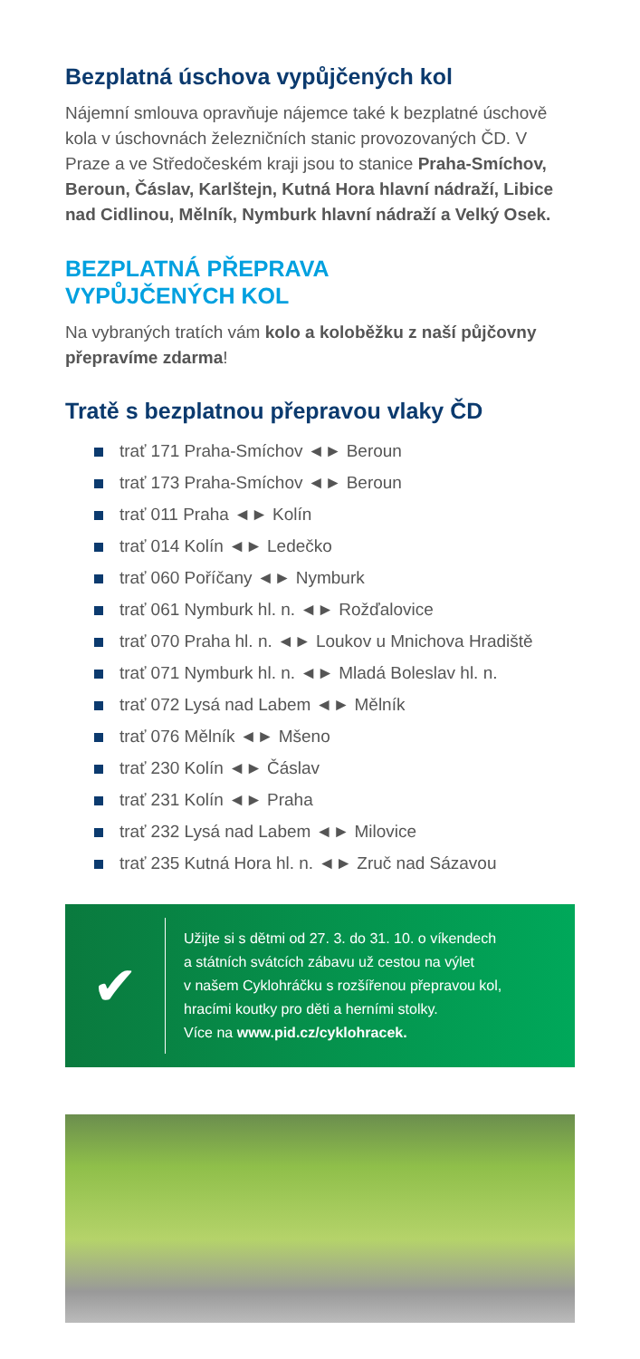Bezplatná úschova vypůjčených kol
Nájemní smlouva opravňuje nájemce také k bezplatné úschově kola v úschovnách železničních stanic provozovaných ČD. V Praze a ve Středočeském kraji jsou to stanice Praha-Smíchov, Beroun, Čáslav, Karlštejn, Kutná Hora hlavní nádraží, Libice nad Cidlinou, Mělník, Nymburk hlavní nádraží a Velký Osek.
BEZPLATNÁ PŘEPRAVA
VYPŮJČENÝCH KOL
Na vybraných tratích vám kolo a koloběžku z naší půjčovny přepravíme zdarma!
Tratě s bezplatnou přepravou vlaky ČD
trať 171 Praha-Smíchov ◄► Beroun
trať 173 Praha-Smíchov ◄► Beroun
trať 011 Praha ◄► Kolín
trať 014 Kolín ◄► Ledečko
trať 060 Poříčany ◄► Nymburk
trať 061 Nymburk hl. n. ◄► Rožďalovice
trať 070 Praha hl. n. ◄► Loukov u Mnichova Hradiště
trať 071 Nymburk hl. n. ◄► Mladá Boleslav hl. n.
trať 072 Lysá nad Labem ◄► Mělník
trať 076 Mělník ◄► Mšeno
trať 230 Kolín ◄► Čáslav
trať 231 Kolín ◄► Praha
trať 232 Lysá nad Labem ◄► Milovice
trať 235 Kutná Hora hl. n. ◄► Zruč nad Sázavou
✔
Užijte si s dětmi od 27. 3. do 31. 10. o víkendech
a státních svátcích zábavu už cestou na výlet
v našem Cyklohráčku s rozšířenou přepravou kol,
hracími koutky pro děti a herními stolky.
Více na www.pid.cz/cyklohracek.